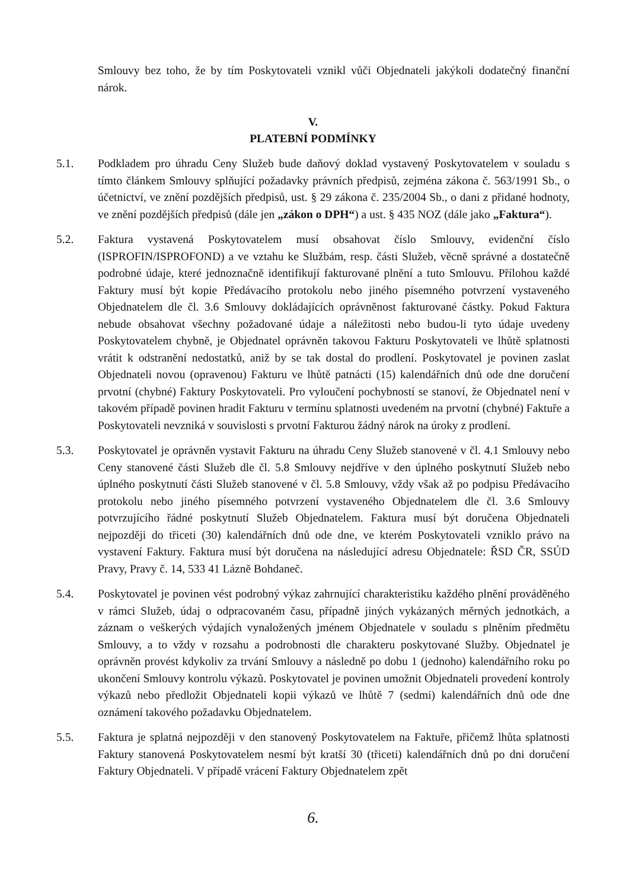Smlouvy bez toho, že by tím Poskytovateli vznikl vůči Objednateli jakýkoli dodatečný finanční nárok.
V.
PLATEBNÍ PODMÍNKY
5.1. Podkladem pro úhradu Ceny Služeb bude daňový doklad vystavený Poskytovatelem v souladu s tímto článkem Smlouvy splňující požadavky právních předpisů, zejména zákona č. 563/1991 Sb., o účetnictví, ve znění pozdějších předpisů, ust. § 29 zákona č. 235/2004 Sb., o dani z přidané hodnoty, ve znění pozdějších předpisů (dále jen „zákon o DPH“) a ust. § 435 NOZ (dále jako „Faktura“).
5.2. Faktura vystavená Poskytovatelem musí obsahovat číslo Smlouvy, evidenční číslo (ISPROFIN/ISPROFOND) a ve vztahu ke Službám, resp. části Služeb, věcně správné a dostatečně podrobné údaje, které jednoznačně identifikují fakturované plnění a tuto Smlouvu. Přílohou každé Faktury musí být kopie Předávacího protokolu nebo jiného písemného potvrzení vystaveného Objednatelem dle čl. 3.6 Smlouvy dokládajících oprávněnost fakturované částky. Pokud Faktura nebude obsahovat všechny požadované údaje a náležitosti nebo budou-li tyto údaje uvedeny Poskytovatelem chybně, je Objednatel oprávněn takovou Fakturu Poskytovateli ve lhůtě splatnosti vrátit k odstranění nedostatků, aniž by se tak dostal do prodlení. Poskytovatel je povinen zaslat Objednateli novou (opravenou) Fakturu ve lhůtě patnácti (15) kalendářních dnů ode dne doručení prvotní (chybné) Faktury Poskytovateli. Pro vyloučení pochybností se stanoví, že Objednatel není v takovém případě povinen hradit Fakturu v termínu splatnosti uvedeném na prvotní (chybné) Faktuře a Poskytovateli nevzniká v souvislosti s prvotní Fakturou žádný nárok na úroky z prodlení.
5.3. Poskytovatel je oprávněn vystavit Fakturu na úhradu Ceny Služeb stanovené v čl. 4.1 Smlouvy nebo Ceny stanovené části Služeb dle čl. 5.8 Smlouvy nejdříve v den úplného poskytnutí Služeb nebo úplného poskytnutí části Služeb stanovené v čl. 5.8 Smlouvy, vždy však až po podpisu Předávacího protokolu nebo jiného písemného potvrzení vystaveného Objednatelem dle čl. 3.6 Smlouvy potvrzujícího řádné poskytnutí Služeb Objednatelem. Faktura musí být doručena Objednateli nejpozději do třiceti (30) kalendářních dnů ode dne, ve kterém Poskytovateli vzniklo právo na vystavení Faktury. Faktura musí být doručena na následující adresu Objednatele: ŘSD ČR, SSÚD Pravy, Pravy č. 14, 533 41 Lázně Bohdaneč.
5.4. Poskytovatel je povinen vést podrobný výkaz zahrnující charakteristiku každého plnění prováděného v rámci Služeb, údaj o odpracovaném času, případně jiných vykázaných měrných jednotkách, a záznam o veškerých výdajích vynaložených jménem Objednatele v souladu s plněním předmětu Smlouvy, a to vždy v rozsahu a podrobnosti dle charakteru poskytované Služby. Objednatel je oprávněn provést kdykoliv za trvání Smlouvy a následně po dobu 1 (jednoho) kalendářního roku po ukončení Smlouvy kontrolu výkazů. Poskytovatel je povinen umožnit Objednateli provedení kontroly výkazů nebo předložit Objednateli kopii výkazů ve lhůtě 7 (sedmi) kalendářních dnů ode dne oznámení takového požadavku Objednatelem.
5.5. Faktura je splatná nejpozději v den stanovený Poskytovatelem na Faktuře, přičemž lhůta splatnosti Faktury stanovená Poskytovatelem nesmí být kratší 30 (třiceti) kalendářních dnů po dni doručení Faktury Objednateli. V případě vrácení Faktury Objednatelem zpět
6.